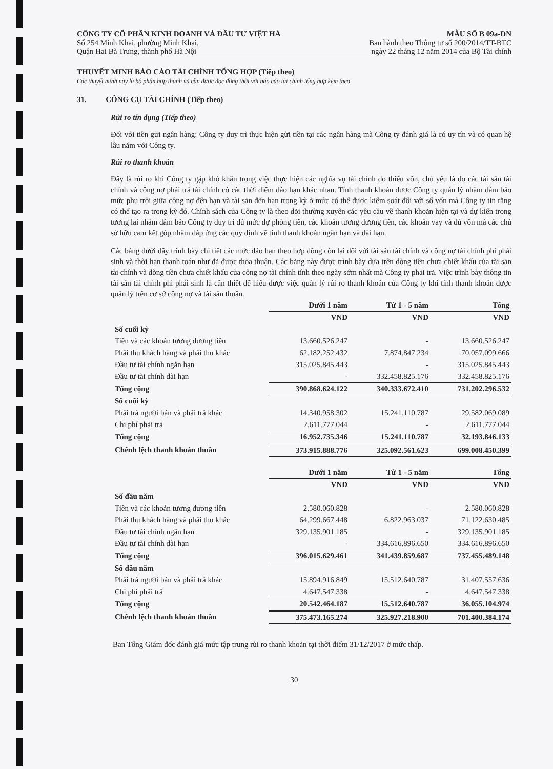CÔNG TY CỔ PHẦN KINH DOANH VÀ ĐẦU TƯ VIỆT HÀ
Số 254 Minh Khai, phường Minh Khai,
Quận Hai Bà Trưng, thành phố Hà Nội
MẪU SỐ B 09a-DN
Ban hành theo Thông tư số 200/2014/TT-BTC
ngày 22 tháng 12 năm 2014 của Bộ Tài chính
THUYẾT MINH BÁO CÁO TÀI CHÍNH TỔNG HỢP (Tiếp theo)
Các thuyết minh này là bộ phận hợp thành và cần được đọc đồng thời với báo cáo tài chính tổng hợp kèm theo
31. CÔNG CỤ TÀI CHÍNH (Tiếp theo)
Rủi ro tín dụng (Tiếp theo)
Đối với tiền gửi ngân hàng: Công ty duy trì thực hiện gửi tiền tại các ngân hàng mà Công ty đánh giá là có uy tín và có quan hệ lâu năm với Công ty.
Rủi ro thanh khoản
Đây là rủi ro khi Công ty gặp khó khăn trong việc thực hiện các nghĩa vụ tài chính do thiếu vốn, chủ yếu là do các tài sản tài chính và công nợ phải trả tài chính có các thời điểm đáo hạn khác nhau. Tính thanh khoản được Công ty quản lý nhằm đảm bảo mức phụ trội giữa công nợ đến hạn và tài sản đến hạn trong kỳ ở mức có thể được kiểm soát đối với số vốn mà Công ty tin rằng có thể tạo ra trong kỳ đó. Chính sách của Công ty là theo dõi thường xuyên các yêu cầu về thanh khoản hiện tại và dự kiến trong tương lai nhằm đảm bảo Công ty duy trì đủ mức dự phòng tiền, các khoản tương đương tiền, các khoản vay và đủ vốn mà các chủ sở hữu cam kết góp nhằm đáp ứng các quy định về tính thanh khoản ngắn hạn và dài hạn.
Các bảng dưới đây trình bày chi tiết các mức đáo hạn theo hợp đồng còn lại đối với tài sản tài chính và công nợ tài chính phi phái sinh và thời hạn thanh toán như đã được thỏa thuận. Các bảng này được trình bày dựa trên dòng tiền chưa chiết khấu của tài sản tài chính và dòng tiền chưa chiết khấu của công nợ tài chính tính theo ngày sớm nhất mà Công ty phải trả. Việc trình bày thông tin tài sản tài chính phi phái sinh là cần thiết để hiểu được việc quản lý rủi ro thanh khoản của Công ty khi tính thanh khoản được quản lý trên cơ sở công nợ và tài sản thuần.
| | Dưới 1 năm | Từ 1 - 5 năm | Tổng |
| | VND | VND | VND |
| Số cuối kỳ | | | |
| Tiền và các khoản tương đương tiền | 13.660.526.247 | - | 13.660.526.247 |
| Phải thu khách hàng và phải thu khác | 62.182.252.432 | 7.874.847.234 | 70.057.099.666 |
| Đầu tư tài chính ngắn hạn | 315.025.845.443 | - | 315.025.845.443 |
| Đầu tư tài chính dài hạn | - | 332.458.825.176 | 332.458.825.176 |
| Tổng cộng | 390.868.624.122 | 340.333.672.410 | 731.202.296.532 |
| Số cuối kỳ | | | |
| Phải trả người bán và phải trả khác | 14.340.958.302 | 15.241.110.787 | 29.582.069.089 |
| Chi phí phải trả | 2.611.777.044 | - | 2.611.777.044 |
| Tổng cộng | 16.952.735.346 | 15.241.110.787 | 32.193.846.133 |
| Chênh lệch thanh khoản thuần | 373.915.888.776 | 325.092.561.623 | 699.008.450.399 |
| | Dưới 1 năm | Từ 1 - 5 năm | Tổng |
| | VND | VND | VND |
| Số đầu năm | | | |
| Tiền và các khoản tương đương tiền | 2.580.060.828 | - | 2.580.060.828 |
| Phải thu khách hàng và phải thu khác | 64.299.667.448 | 6.822.963.037 | 71.122.630.485 |
| Đầu tư tài chính ngắn hạn | 329.135.901.185 | - | 329.135.901.185 |
| Đầu tư tài chính dài hạn | - | 334.616.896.650 | 334.616.896.650 |
| Tổng cộng | 396.015.629.461 | 341.439.859.687 | 737.455.489.148 |
| Số đầu năm | | | |
| Phải trả người bán và phải trả khác | 15.894.916.849 | 15.512.640.787 | 31.407.557.636 |
| Chi phí phải trả | 4.647.547.338 | - | 4.647.547.338 |
| Tổng cộng | 20.542.464.187 | 15.512.640.787 | 36.055.104.974 |
| Chênh lệch thanh khoản thuần | 375.473.165.274 | 325.927.218.900 | 701.400.384.174 |
Ban Tổng Giám đốc đánh giá mức tập trung rủi ro thanh khoản tại thời điểm 31/12/2017 ở mức thấp.
30